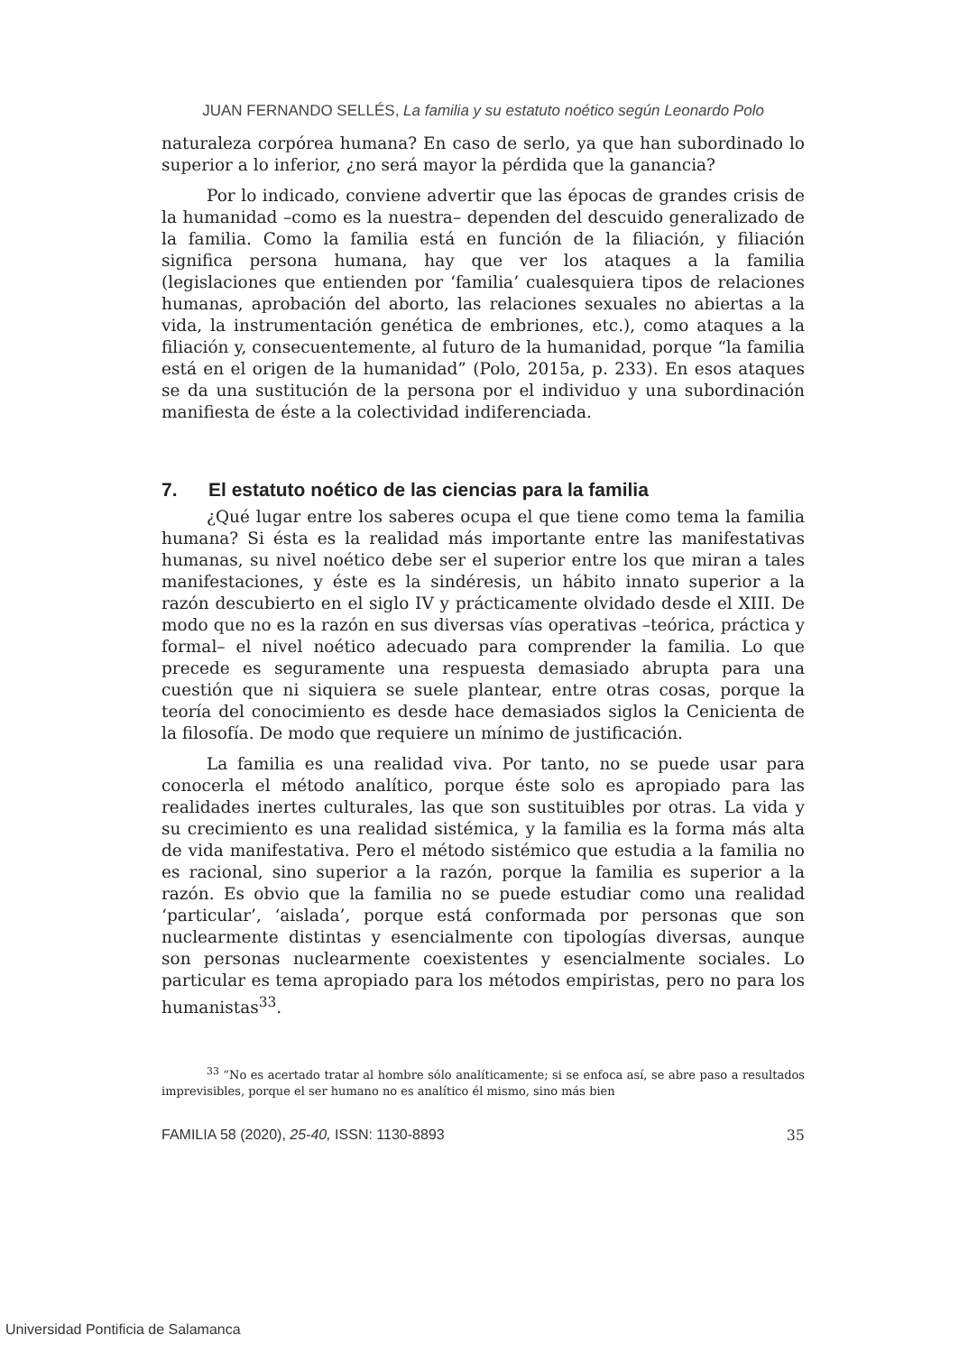JUAN FERNANDO SELLÉS, La familia y su estatuto noético según Leonardo Polo
naturaleza corpórea humana? En caso de serlo, ya que han subordinado lo superior a lo inferior, ¿no será mayor la pérdida que la ganancia?
Por lo indicado, conviene advertir que las épocas de grandes crisis de la humanidad –como es la nuestra– dependen del descuido generalizado de la familia. Como la familia está en función de la filiación, y filiación significa persona humana, hay que ver los ataques a la familia (legislaciones que entienden por ‘familia’ cualesquiera tipos de relaciones humanas, aprobación del aborto, las relaciones sexuales no abiertas a la vida, la instrumentación genética de embriones, etc.), como ataques a la filiación y, consecuentemente, al futuro de la humanidad, porque “la familia está en el origen de la humanidad” (Polo, 2015a, p. 233). En esos ataques se da una sustitución de la persona por el individuo y una subordinación manifiesta de éste a la colectividad indiferenciada.
7. El estatuto noético de las ciencias para la familia
¿Qué lugar entre los saberes ocupa el que tiene como tema la familia humana? Si ésta es la realidad más importante entre las manifestativas humanas, su nivel noético debe ser el superior entre los que miran a tales manifestaciones, y éste es la sindéresis, un hábito innato superior a la razón descubierto en el siglo IV y prácticamente olvidado desde el XIII. De modo que no es la razón en sus diversas vías operativas –teórica, práctica y formal– el nivel noético adecuado para comprender la familia. Lo que precede es seguramente una respuesta demasiado abrupta para una cuestión que ni siquiera se suele plantear, entre otras cosas, porque la teoría del conocimiento es desde hace demasiados siglos la Cenicienta de la filosofía. De modo que requiere un mínimo de justificación.
La familia es una realidad viva. Por tanto, no se puede usar para conocerla el método analítico, porque éste solo es apropiado para las realidades inertes culturales, las que son sustituibles por otras. La vida y su crecimiento es una realidad sistémica, y la familia es la forma más alta de vida manifestativa. Pero el método sistémico que estudia a la familia no es racional, sino superior a la razón, porque la familia es superior a la razón. Es obvio que la familia no se puede estudiar como una realidad ‘particular’, ‘aislada’, porque está conformada por personas que son nuclearmente distintas y esencialmente con tipologías diversas, aunque son personas nuclearmente coexistentes y esencialmente sociales. Lo particular es tema apropiado para los métodos empiristas, pero no para los humanistas<sup>33</sup>.
<sup>33</sup> “No es acertado tratar al hombre sólo analíticamente; si se enfoca así, se abre paso a resultados imprevisibles, porque el ser humano no es analítico él mismo, sino más bien
FAMILIA 58 (2020), 25-40, ISSN: 1130-8893 35
Universidad Pontificia de Salamanca